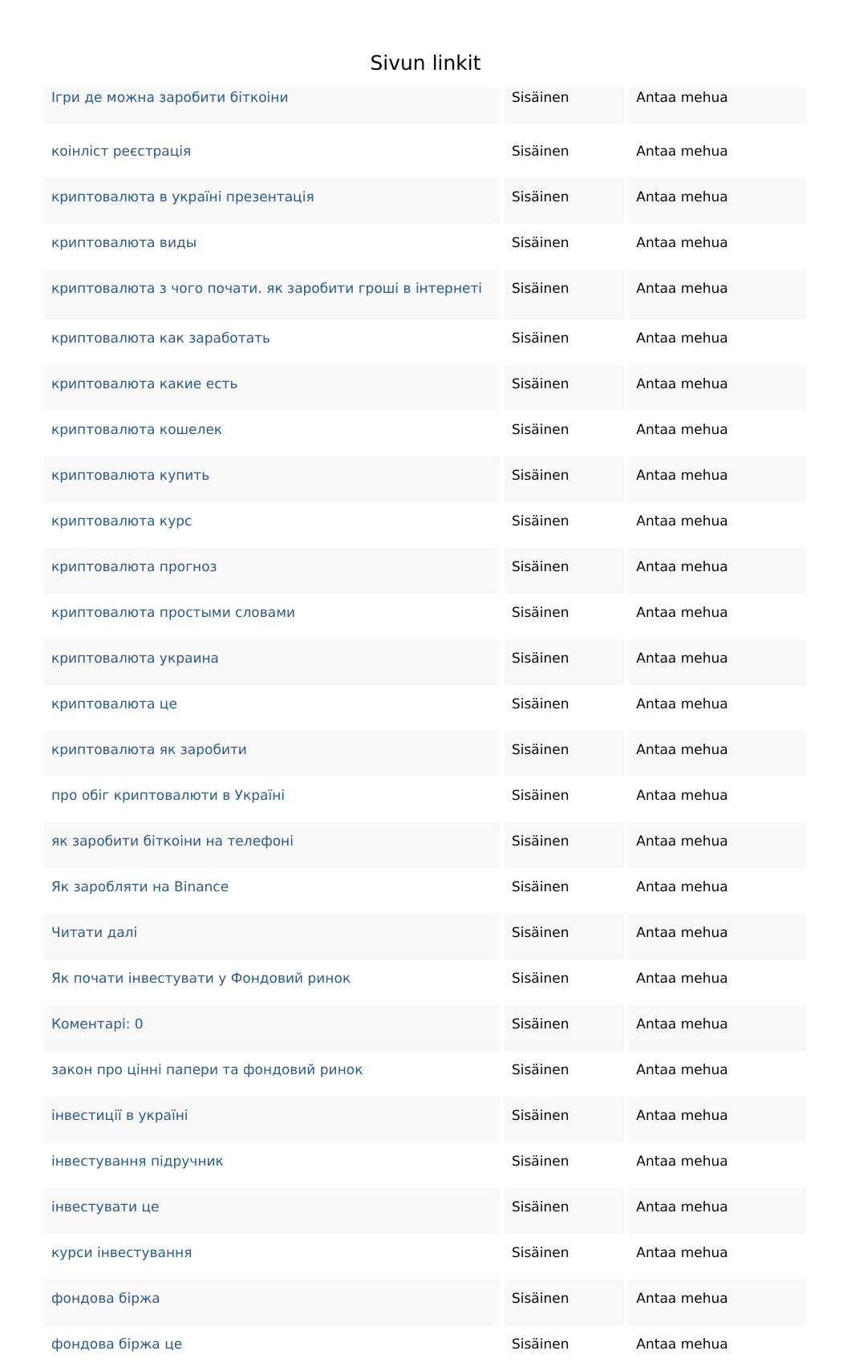Sivun linkit
| Ігри де можна заробити біткоіни | Sisäinen | Antaa mehua |
| коінліст реєстрація | Sisäinen | Antaa mehua |
| криптовалюта в україні презентація | Sisäinen | Antaa mehua |
| криптовалюта виды | Sisäinen | Antaa mehua |
| криптовалюта з чого почати. як заробити гроші в інтернеті | Sisäinen | Antaa mehua |
| криптовалюта как заработать | Sisäinen | Antaa mehua |
| криптовалюта какие есть | Sisäinen | Antaa mehua |
| криптовалюта кошелек | Sisäinen | Antaa mehua |
| криптовалюта купить | Sisäinen | Antaa mehua |
| криптовалюта курс | Sisäinen | Antaa mehua |
| криптовалюта прогноз | Sisäinen | Antaa mehua |
| криптовалюта простыми словами | Sisäinen | Antaa mehua |
| криптовалюта украина | Sisäinen | Antaa mehua |
| криптовалюта це | Sisäinen | Antaa mehua |
| криптовалюта як заробити | Sisäinen | Antaa mehua |
| про обіг криптовалюти в Україні | Sisäinen | Antaa mehua |
| як заробити біткоіни на телефоні | Sisäinen | Antaa mehua |
| Як заробляти на Binance | Sisäinen | Antaa mehua |
| Читати далі | Sisäinen | Antaa mehua |
| Як почати інвестувати у Фондовий ринок | Sisäinen | Antaa mehua |
| Коментарі: 0 | Sisäinen | Antaa mehua |
| закон про цінні папери та фондовий ринок | Sisäinen | Antaa mehua |
| інвестиції в україні | Sisäinen | Antaa mehua |
| інвестування підручник | Sisäinen | Antaa mehua |
| інвестувати це | Sisäinen | Antaa mehua |
| курси інвестування | Sisäinen | Antaa mehua |
| фондова біржа | Sisäinen | Antaa mehua |
| фондова біржа це | Sisäinen | Antaa mehua |